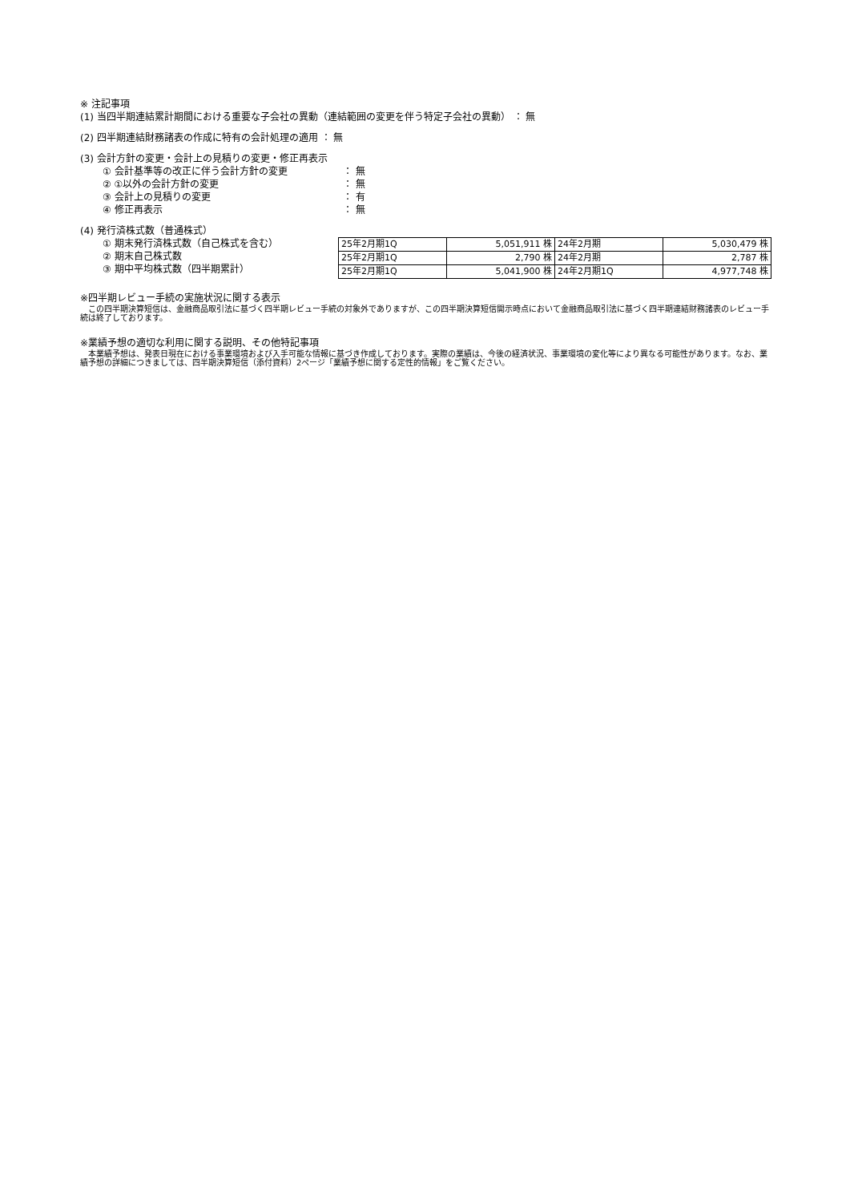※ 注記事項
(1) 当四半期連結累計期間における重要な子会社の異動（連結範囲の変更を伴う特定子会社の異動） ： 無
(2) 四半期連結財務諸表の作成に特有の会計処理の適用 ： 無
(3) 会計方針の変更・会計上の見積りの変更・修正再表示
① 会計基準等の改正に伴う会計方針の変更 ： 無
② ①以外の会計方針の変更 ： 無
③ 会計上の見積りの変更 ： 有
④ 修正再表示 ： 無
(4) 発行済株式数（普通株式）
① 期末発行済株式数（自己株式を含む）
② 期末自己株式数
③ 期中平均株式数（四半期累計）
| 25年2月期1Q | 5,051,911 株 | 24年2月期 | 5,030,479 株 |
| 25年2月期1Q | 2,790 株 | 24年2月期 | 2,787 株 |
| 25年2月期1Q | 5,041,900 株 | 24年2月期1Q | 4,977,748 株 |
※四半期レビュー手続の実施状況に関する表示
　この四半期決算短信は、金融商品取引法に基づく四半期レビュー手続の対象外でありますが、この四半期決算短信開示時点において金融商品取引法に基づく四半期連結財務諸表のレビュー手続は終了しております。
※業績予想の適切な利用に関する説明、その他特記事項
　本業績予想は、発表日現在における事業環境および入手可能な情報に基づき作成しております。実際の業績は、今後の経済状況、事業環境の変化等により異なる可能性があります。なお、業績予想の詳細につきましては、四半期決算短信（添付資料）2ページ「業績予想に関する定性的情報」をご覧ください。